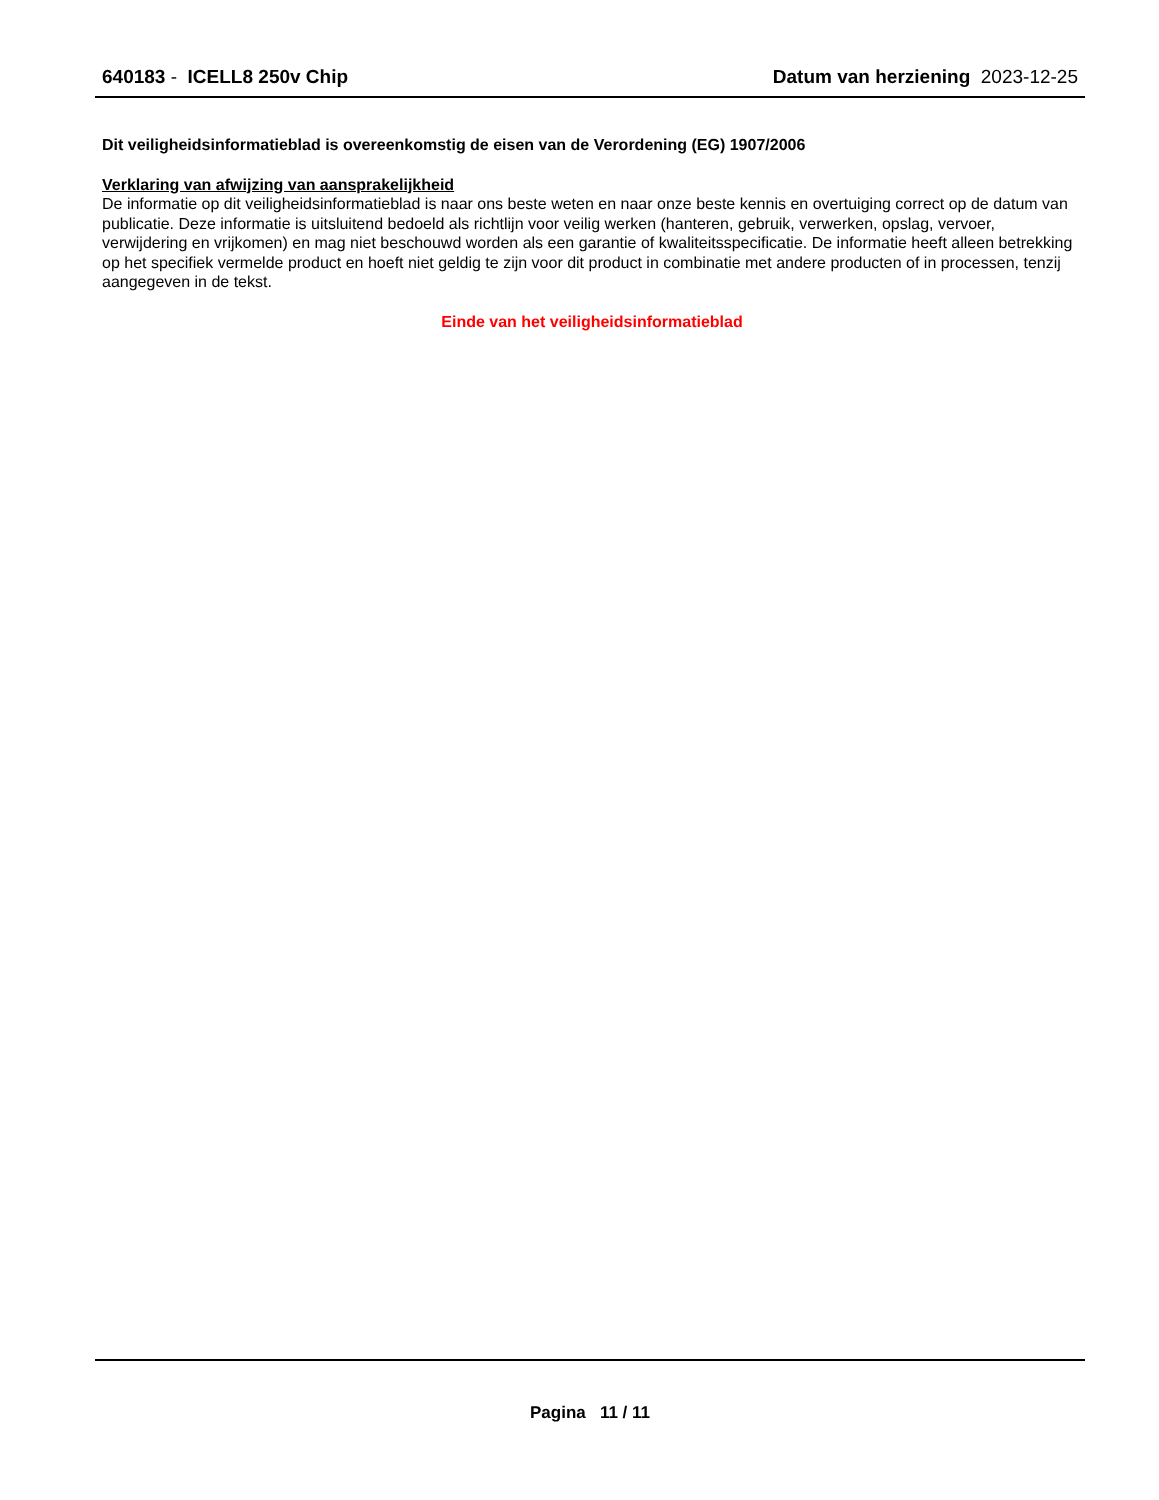640183 - ICELL8 250v Chip Datum van herziening 2023-12-25
Dit veiligheidsinformatieblad is overeenkomstig de eisen van de Verordening (EG) 1907/2006
Verklaring van afwijzing van aansprakelijkheid
De informatie op dit veiligheidsinformatieblad is naar ons beste weten en naar onze beste kennis en overtuiging correct op de datum van publicatie. Deze informatie is uitsluitend bedoeld als richtlijn voor veilig werken (hanteren, gebruik, verwerken, opslag, vervoer, verwijdering en vrijkomen) en mag niet beschouwd worden als een garantie of kwaliteitsspecificatie. De informatie heeft alleen betrekking op het specifiek vermelde product en hoeft niet geldig te zijn voor dit product in combinatie met andere producten of in processen, tenzij aangegeven in de tekst.
Einde van het veiligheidsinformatieblad
Pagina 11 / 11